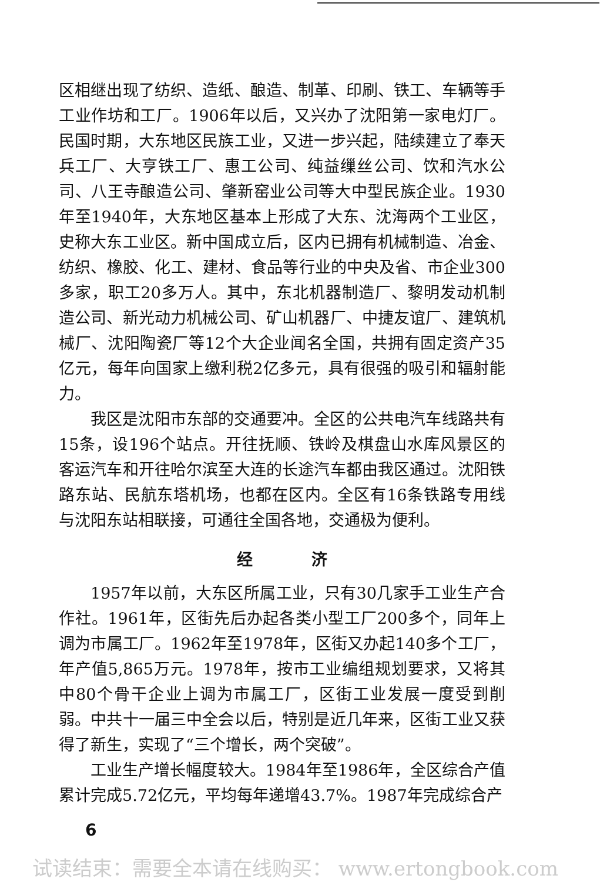区相继出现了纺织、造纸、酿造、制革、印刷、铁工、车辆等手工业作坊和工厂。1906年以后，又兴办了沈阳第一家电灯厂。民国时期，大东地区民族工业，又进一步兴起，陆续建立了奉天兵工厂、大亨铁工厂、惠工公司、纯益缫丝公司、饮和汽水公司、八王寺酿造公司、肇新窑业公司等大中型民族企业。1930年至1940年，大东地区基本上形成了大东、沈海两个工业区，史称大东工业区。新中国成立后，区内已拥有机械制造、冶金、纺织、橡胶、化工、建材、食品等行业的中央及省、市企业300多家，职工20多万人。其中，东北机器制造厂、黎明发动机制造公司、新光动力机械公司、矿山机器厂、中捷友谊厂、建筑机械厂、沈阳陶瓷厂等12个大企业闻名全国，共拥有固定资产35亿元，每年向国家上缴利税2亿多元，具有很强的吸引和辐射能力。
我区是沈阳市东部的交通要冲。全区的公共电汽车线路共有15条，设196个站点。开往抚顺、铁岭及棋盘山水库风景区的客运汽车和开往哈尔滨至大连的长途汽车都由我区通过。沈阳铁路东站、民航东塔机场，也都在区内。全区有16条铁路专用线与沈阳东站相联接，可通往全国各地，交通极为便利。
经济
1957年以前，大东区所属工业，只有30几家手工业生产合作社。1961年，区街先后办起各类小型工厂200多个，同年上调为市属工厂。1962年至1978年，区街又办起140多个工厂，年产值5,865万元。1978年，按市工业编组规划要求，又将其中80个骨干企业上调为市属工厂，区街工业发展一度受到削弱。中共十一届三中全会以后，特别是近几年来，区街工业又获得了新生，实现了“三个增长，两个突破”。
工业生产增长幅度较大。1984年至1986年，全区综合产值累计完成5.72亿元，平均每年递增43.7%。1987年完成综合产
6
试读结束：需要全本请在线购买： www.ertongbook.com